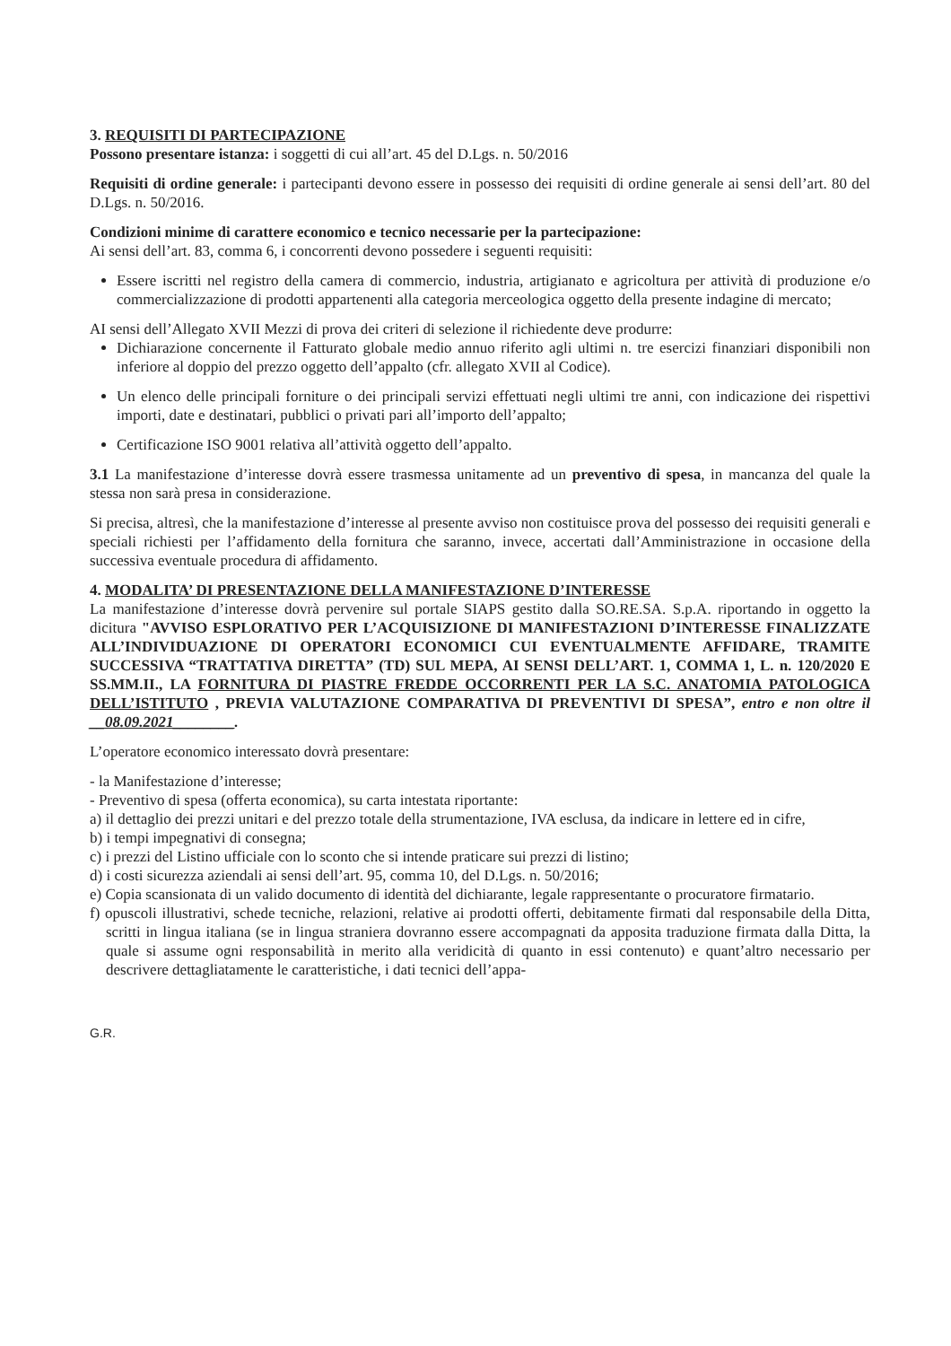3. REQUISITI DI PARTECIPAZIONE
Possono presentare istanza: i soggetti di cui all’art. 45 del D.Lgs. n. 50/2016
Requisiti di ordine generale: i partecipanti devono essere in possesso dei requisiti di ordine generale ai sensi dell’art. 80 del D.Lgs. n. 50/2016.
Condizioni minime di carattere economico e tecnico necessarie per la partecipazione:
Ai sensi dell’art. 83, comma 6, i concorrenti devono possedere i seguenti requisiti:
Essere iscritti nel registro della camera di commercio, industria, artigianato e agricoltura per attività di produzione e/o commercializzazione di prodotti appartenenti alla categoria merceologica oggetto della presente indagine di mercato;
AI sensi dell’Allegato XVII Mezzi di prova dei criteri di selezione il richiedente deve produrre:
Dichiarazione concernente il Fatturato globale medio annuo riferito agli ultimi n. tre esercizi finanziari disponibili non inferiore al doppio del prezzo oggetto dell’appalto (cfr. allegato XVII al Codice).
Un elenco delle principali forniture o dei principali servizi effettuati negli ultimi tre anni, con indicazione dei rispettivi importi, date e destinatari, pubblici o privati pari all’importo dell’appalto;
Certificazione ISO 9001 relativa all’attività oggetto dell’appalto.
3.1 La manifestazione d’interesse dovrà essere trasmessa unitamente ad un preventivo di spesa, in mancanza del quale la stessa non sarà presa in considerazione.
Si precisa, altresì, che la manifestazione d’interesse al presente avviso non costituisce prova del possesso dei requisiti generali e speciali richiesti per l’affidamento della fornitura che saranno, invece, accertati dall’Amministrazione in occasione della successiva eventuale procedura di affidamento.
4. MODALITA’ DI PRESENTAZIONE DELLA MANIFESTAZIONE D’INTERESSE
La manifestazione d’interesse dovrà pervenire sul portale SIAPS gestito dalla SO.RE.SA. S.p.A. riportando in oggetto la dicitura "AVVISO ESPLORATIVO PER L’ACQUISIZIONE DI MANIFESTAZIONI D’INTERESSE FINALIZZATE ALL’INDIVIDUAZIONE DI OPERATORI ECONOMICI CUI EVENTUALMENTE AFFIDARE, TRAMITE SUCCESSIVA “TRATTATIVA DIRETTA” (TD) SUL MEPA, AI SENSI DELL’ART. 1, COMMA 1, L. n. 120/2020 E SS.MM.II., LA FORNITURA DI PIASTRE FREDDE OCCORRENTI PER LA S.C. ANATOMIA PATOLOGICA DELL’ISTITUTO , PREVIA VALUTAZIONE COMPARATIVA DI PREVENTIVI DI SPESA”, entro e non oltre il __08.09.2021________.
L’operatore economico interessato dovrà presentare:
- la Manifestazione d’interesse;
- Preventivo di spesa (offerta economica), su carta intestata riportante:
a) il dettaglio dei prezzi unitari e del prezzo totale della strumentazione, IVA esclusa, da indicare in lettere ed in cifre,
b) i tempi impegnativi di consegna;
c) i prezzi del Listino ufficiale con lo sconto che si intende praticare sui prezzi di listino;
d) i costi sicurezza aziendali ai sensi dell’art. 95, comma 10, del D.Lgs. n. 50/2016;
e) Copia scansionata di un valido documento di identità del dichiarante, legale rappresentante o procuratore firmatario.
f) opuscoli illustrativi, schede tecniche, relazioni, relative ai prodotti offerti, debitamente firmati dal responsabile della Ditta, scritti in lingua italiana (se in lingua straniera dovranno essere accompagnati da apposita traduzione firmata dalla Ditta, la quale si assume ogni responsabilità in merito alla veridicità di quanto in essi contenuto) e quant’altro necessario per descrivere dettagliatamente le caratteristiche, i dati tecnici dell’appa-
G.R.